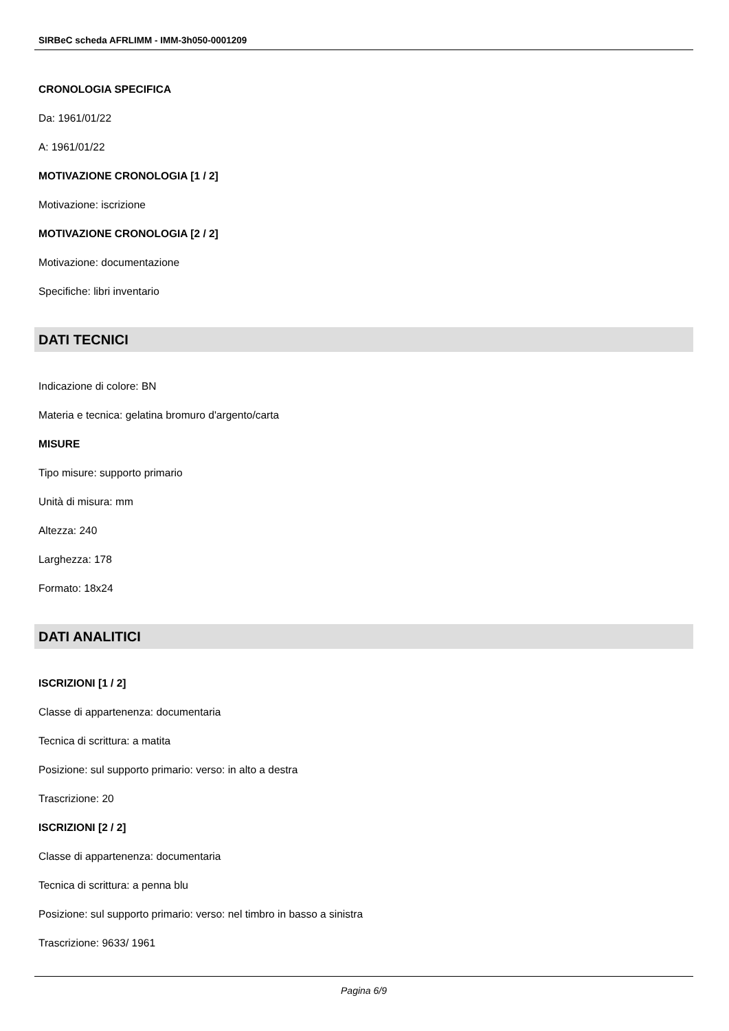SIRBeC scheda AFRLIMM - IMM-3h050-0001209
CRONOLOGIA SPECIFICA
Da: 1961/01/22
A: 1961/01/22
MOTIVAZIONE CRONOLOGIA [1 / 2]
Motivazione: iscrizione
MOTIVAZIONE CRONOLOGIA [2 / 2]
Motivazione: documentazione
Specifiche: libri inventario
DATI TECNICI
Indicazione di colore: BN
Materia e tecnica: gelatina bromuro d'argento/carta
MISURE
Tipo misure: supporto primario
Unità di misura: mm
Altezza: 240
Larghezza: 178
Formato: 18x24
DATI ANALITICI
ISCRIZIONI [1 / 2]
Classe di appartenenza: documentaria
Tecnica di scrittura: a matita
Posizione: sul supporto primario: verso: in alto a destra
Trascrizione: 20
ISCRIZIONI [2 / 2]
Classe di appartenenza: documentaria
Tecnica di scrittura: a penna blu
Posizione: sul supporto primario: verso: nel timbro in basso a sinistra
Trascrizione: 9633/ 1961
Pagina 6/9